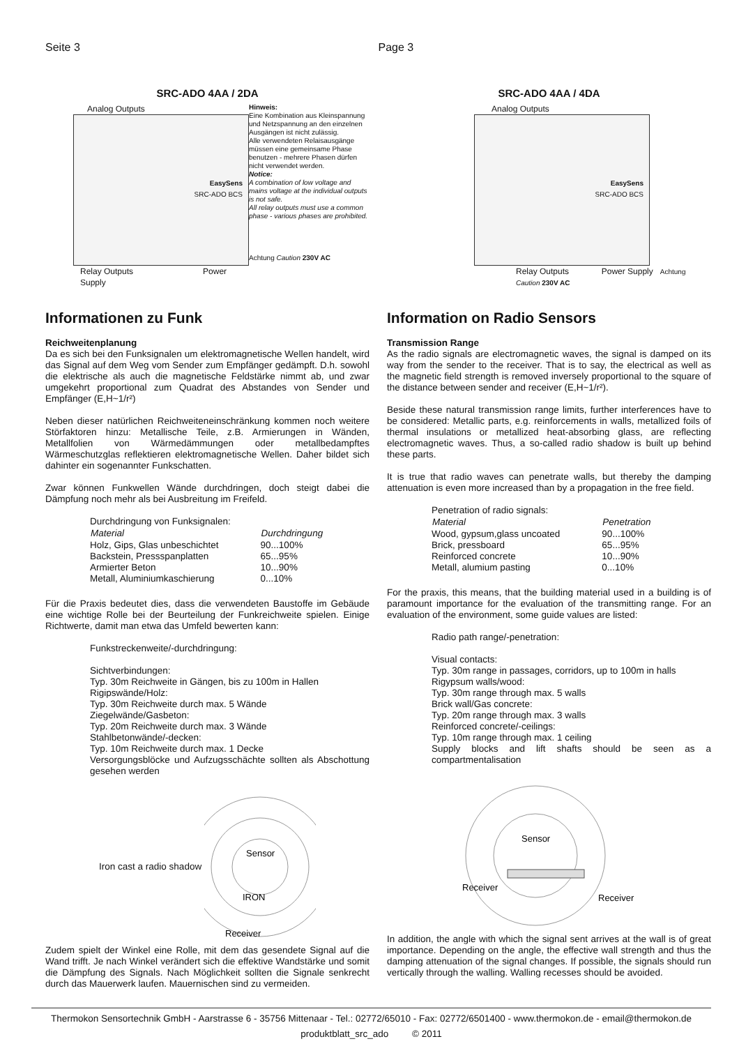Seite 3 Page 3
SRC-ADO 4AA / 2DA
Analog Outputs
EasySens
SRC-ADO BCS
Relay Outputs Power Supply
Hinweis:
Eine Kombination aus Kleinspannung und Netzspannung an den einzelnen Ausgängen ist nicht zulässig.
Alle verwendeten Relaisausgänge müssen eine gemeinsame Phase benutzen - mehrere Phasen dürfen nicht verwendet werden.
Notice:
A combination of low voltage and mains voltage at the individual outputs is not safe.
All relay outputs must use a common phase - various phases are prohibited.
Achtung Caution 230V AC
Informationen zu Funk
Reichweitenplanung
Da es sich bei den Funksignalen um elektromagnetische Wellen handelt, wird das Signal auf dem Weg vom Sender zum Empfänger gedämpft. D.h. sowohl die elektrische als auch die magnetische Feldstärke nimmt ab, und zwar umgekehrt proportional zum Quadrat des Abstandes von Sender und Empfänger (E,H~1/r²)
Neben dieser natürlichen Reichweiteneinschränkung kommen noch weitere Störfaktoren hinzu: Metallische Teile, z.B. Armierungen in Wänden, Metallfolien von Wärmedämmungen oder metallbedampftes Wärmeschutzglas reflektieren elektromagnetische Wellen. Daher bildet sich dahinter ein sogenannter Funkschatten.
Zwar können Funkwellen Wände durchdringen, doch steigt dabei die Dämpfung noch mehr als bei Ausbreitung im Freifeld.
| Durchdringung von Funksignalen: | |
| Material | Durchdringung |
| Holz, Gips, Glas unbeschichtet | 90...100% |
| Backstein, Pressspanplatten | 65...95% |
| Armierter Beton | 10...90% |
| Metall, Aluminiumkaschierung | 0...10% |
Für die Praxis bedeutet dies, dass die verwendeten Baustoffe im Gebäude eine wichtige Rolle bei der Beurteilung der Funkreichweite spielen. Einige Richtwerte, damit man etwa das Umfeld bewerten kann:
Funkstreckenweite/-durchdringung:
Sichtverbindungen:
Typ. 30m Reichweite in Gängen, bis zu 100m in Hallen
Rigipswände/Holz:
Typ. 30m Reichweite durch max. 5 Wände
Ziegelwände/Gasbeton:
Typ. 20m Reichweite durch max. 3 Wände
Stahlbetonwände/-decken:
Typ. 10m Reichweite durch max. 1 Decke
Versorgungsblöcke und Aufzugsschächte sollten als Abschottung gesehen werden
Iron cast a radio shadow
Sensor
IRON
Receiver
Zudem spielt der Winkel eine Rolle, mit dem das gesendete Signal auf die Wand trifft. Je nach Winkel verändert sich die effektive Wandstärke und somit die Dämpfung des Signals. Nach Möglichkeit sollten die Signale senkrecht durch das Mauerwerk laufen. Mauernischen sind zu vermeiden.
SRC-ADO 4AA / 4DA
Analog Outputs
EasySens
SRC-ADO BCS
Relay Outputs Power Supply Achtung Caution 230V AC
Information on Radio Sensors
Transmission Range
As the radio signals are electromagnetic waves, the signal is damped on its way from the sender to the receiver. That is to say, the electrical as well as the magnetic field strength is removed inversely proportional to the square of the distance between sender and receiver (E,H~1/r²).
Beside these natural transmission range limits, further interferences have to be considered: Metallic parts, e.g. reinforcements in walls, metallized foils of thermal insulations or metallized heat-absorbing glass, are reflecting electromagnetic waves. Thus, a so-called radio shadow is built up behind these parts.
It is true that radio waves can penetrate walls, but thereby the damping attenuation is even more increased than by a propagation in the free field.
| Penetration of radio signals: | |
| Material | Penetration |
| Wood, gypsum,glass uncoated | 90...100% |
| Brick, pressboard | 65...95% |
| Reinforced concrete | 10...90% |
| Metall, alumium pasting | 0...10% |
For the praxis, this means, that the building material used in a building is of paramount importance for the evaluation of the transmitting range. For an evaluation of the environment, some guide values are listed:
Radio path range/-penetration:
Visual contacts:
Typ. 30m range in passages, corridors, up to 100m in halls
Rigypsum walls/wood:
Typ. 30m range through max. 5 walls
Brick wall/Gas concrete:
Typ. 20m range through max. 3 walls
Reinforced concrete/-ceilings:
Typ. 10m range through max. 1 ceiling
Supply blocks and lift shafts should be seen as a compartmentalisation
Sensor
Receiver
Receiver
In addition, the angle with which the signal sent arrives at the wall is of great importance. Depending on the angle, the effective wall strength and thus the damping attenuation of the signal changes. If possible, the signals should run vertically through the walling. Walling recesses should be avoided.
Thermokon Sensortechnik GmbH - Aarstrasse 6 - 35756 Mittenaar - Tel.: 02772/65010 - Fax: 02772/6501400 - www.thermokon.de - email@thermokon.de
produktblatt_src_ado © 2011